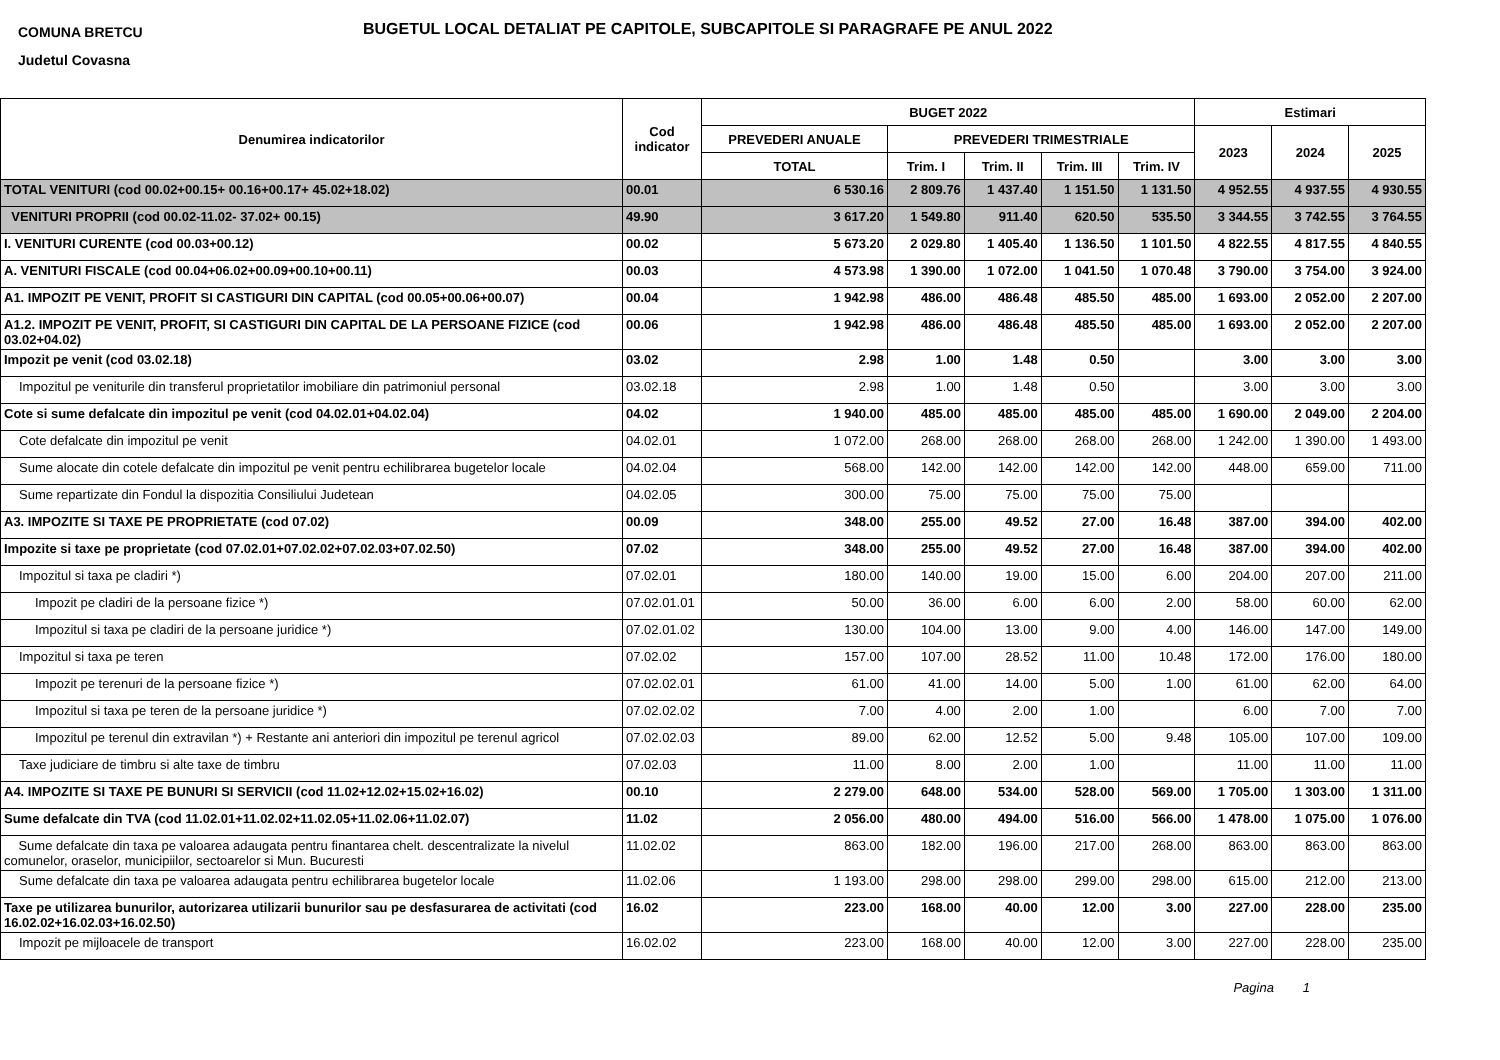COMUNA BRETCU
Judetul Covasna
BUGETUL LOCAL DETALIAT PE CAPITOLE, SUBCAPITOLE SI PARAGRAFE PE ANUL 2022
| Denumirea indicatorilor | Cod indicator | BUGET 2022 | | | | | Estimari | | |
| --- | --- | --- | --- | --- | --- | --- | --- | --- | --- |
| | | PREVEDERI ANUALE | PREVEDERI TRIMESTRIALE | | | | 2023 | 2024 | 2025 |
| | | TOTAL | Trim. I | Trim. II | Trim. III | Trim. IV | | | |
| TOTAL VENITURI (cod 00.02+00.15+ 00.16+00.17+ 45.02+18.02) | 00.01 | 6 530.16 | 2 809.76 | 1 437.40 | 1 151.50 | 1 131.50 | 4 952.55 | 4 937.55 | 4 930.55 |
| VENITURI PROPRII (cod 00.02-11.02- 37.02+ 00.15) | 49.90 | 3 617.20 | 1 549.80 | 911.40 | 620.50 | 535.50 | 3 344.55 | 3 742.55 | 3 764.55 |
| I. VENITURI CURENTE (cod 00.03+00.12) | 00.02 | 5 673.20 | 2 029.80 | 1 405.40 | 1 136.50 | 1 101.50 | 4 822.55 | 4 817.55 | 4 840.55 |
| A. VENITURI FISCALE (cod 00.04+06.02+00.09+00.10+00.11) | 00.03 | 4 573.98 | 1 390.00 | 1 072.00 | 1 041.50 | 1 070.48 | 3 790.00 | 3 754.00 | 3 924.00 |
| A1. IMPOZIT PE VENIT, PROFIT SI CASTIGURI DIN CAPITAL (cod 00.05+00.06+00.07) | 00.04 | 1 942.98 | 486.00 | 486.48 | 485.50 | 485.00 | 1 693.00 | 2 052.00 | 2 207.00 |
| A1.2. IMPOZIT PE VENIT, PROFIT, SI CASTIGURI DIN CAPITAL DE LA PERSOANE FIZICE (cod 03.02+04.02) | 00.06 | 1 942.98 | 486.00 | 486.48 | 485.50 | 485.00 | 1 693.00 | 2 052.00 | 2 207.00 |
| Impozit pe venit (cod 03.02.18) | 03.02 | 2.98 | 1.00 | 1.48 | 0.50 | | 3.00 | 3.00 | 3.00 |
| Impozitul pe veniturile din transferul proprietatilor imobiliare din patrimoniul personal | 03.02.18 | 2.98 | 1.00 | 1.48 | 0.50 | | 3.00 | 3.00 | 3.00 |
| Cote si sume defalcate din impozitul pe venit (cod 04.02.01+04.02.04) | 04.02 | 1 940.00 | 485.00 | 485.00 | 485.00 | 485.00 | 1 690.00 | 2 049.00 | 2 204.00 |
| Cote defalcate din impozitul pe venit | 04.02.01 | 1 072.00 | 268.00 | 268.00 | 268.00 | 268.00 | 1 242.00 | 1 390.00 | 1 493.00 |
| Sume alocate din cotele defalcate din impozitul pe venit pentru echilibrarea bugetelor locale | 04.02.04 | 568.00 | 142.00 | 142.00 | 142.00 | 142.00 | 448.00 | 659.00 | 711.00 |
| Sume repartizate din Fondul la dispozitia Consiliului Judetean | 04.02.05 | 300.00 | 75.00 | 75.00 | 75.00 | 75.00 | | | |
| A3. IMPOZITE SI TAXE PE PROPRIETATE (cod 07.02) | 00.09 | 348.00 | 255.00 | 49.52 | 27.00 | 16.48 | 387.00 | 394.00 | 402.00 |
| Impozite si taxe pe proprietate (cod 07.02.01+07.02.02+07.02.03+07.02.50) | 07.02 | 348.00 | 255.00 | 49.52 | 27.00 | 16.48 | 387.00 | 394.00 | 402.00 |
| Impozitul si taxa pe cladiri *) | 07.02.01 | 180.00 | 140.00 | 19.00 | 15.00 | 6.00 | 204.00 | 207.00 | 211.00 |
| Impozit pe cladiri de la persoane fizice *) | 07.02.01.01 | 50.00 | 36.00 | 6.00 | 6.00 | 2.00 | 58.00 | 60.00 | 62.00 |
| Impozitul si taxa pe cladiri de la persoane juridice *) | 07.02.01.02 | 130.00 | 104.00 | 13.00 | 9.00 | 4.00 | 146.00 | 147.00 | 149.00 |
| Impozitul si taxa pe teren | 07.02.02 | 157.00 | 107.00 | 28.52 | 11.00 | 10.48 | 172.00 | 176.00 | 180.00 |
| Impozit pe terenuri de la persoane fizice *) | 07.02.02.01 | 61.00 | 41.00 | 14.00 | 5.00 | 1.00 | 61.00 | 62.00 | 64.00 |
| Impozitul si taxa pe teren de la persoane juridice *) | 07.02.02.02 | 7.00 | 4.00 | 2.00 | 1.00 | | 6.00 | 7.00 | 7.00 |
| Impozitul pe terenul din extravilan *) + Restante ani anteriori din impozitul pe terenul agricol | 07.02.02.03 | 89.00 | 62.00 | 12.52 | 5.00 | 9.48 | 105.00 | 107.00 | 109.00 |
| Taxe judiciare de timbru si alte taxe de timbru | 07.02.03 | 11.00 | 8.00 | 2.00 | 1.00 | | 11.00 | 11.00 | 11.00 |
| A4. IMPOZITE SI TAXE PE BUNURI SI SERVICII (cod 11.02+12.02+15.02+16.02) | 00.10 | 2 279.00 | 648.00 | 534.00 | 528.00 | 569.00 | 1 705.00 | 1 303.00 | 1 311.00 |
| Sume defalcate din TVA (cod 11.02.01+11.02.02+11.02.05+11.02.06+11.02.07) | 11.02 | 2 056.00 | 480.00 | 494.00 | 516.00 | 566.00 | 1 478.00 | 1 075.00 | 1 076.00 |
| Sume defalcate din taxa pe valoarea adaugata pentru finantarea chelt. descentralizate la nivelul comunelor, oraselor, municipiilor, sectoarelor si Mun. Bucuresti | 11.02.02 | 863.00 | 182.00 | 196.00 | 217.00 | 268.00 | 863.00 | 863.00 | 863.00 |
| Sume defalcate din taxa pe valoarea adaugata pentru echilibrarea bugetelor locale | 11.02.06 | 1 193.00 | 298.00 | 298.00 | 299.00 | 298.00 | 615.00 | 212.00 | 213.00 |
| Taxe pe utilizarea bunurilor, autorizarea utilizarii bunurilor sau pe desfasurarea de activitati (cod 16.02.02+16.02.03+16.02.50) | 16.02 | 223.00 | 168.00 | 40.00 | 12.00 | 3.00 | 227.00 | 228.00 | 235.00 |
| Impozit pe mijloacele de transport | 16.02.02 | 223.00 | 168.00 | 40.00 | 12.00 | 3.00 | 227.00 | 228.00 | 235.00 |
Pagina 1